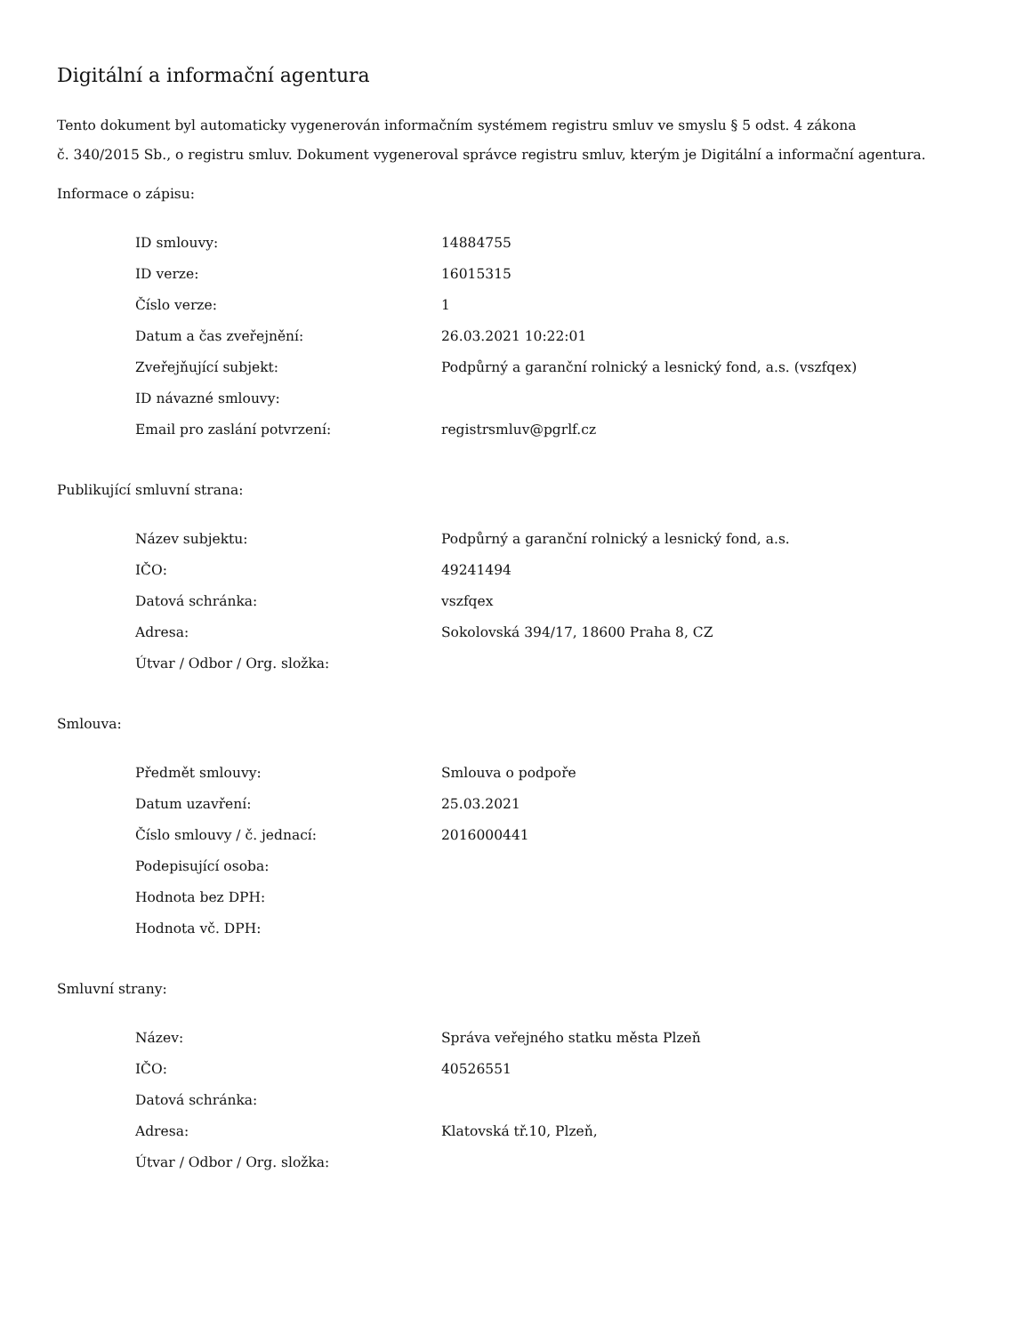Digitální a informační agentura
Tento dokument byl automaticky vygenerován informačním systémem registru smluv ve smyslu § 5 odst. 4 zákona
č. 340/2015 Sb., o registru smluv. Dokument vygeneroval správce registru smluv, kterým je Digitální a informační agentura.
Informace o zápisu:
| ID smlouvy: | 14884755 |
| ID verze: | 16015315 |
| Číslo verze: | 1 |
| Datum a čas zveřejnění: | 26.03.2021 10:22:01 |
| Zveřejňující subjekt: | Podpůrný a garanční rolnický a lesnický fond, a.s. (vszfqex) |
| ID návazné smlouvy: | |
| Email pro zaslání potvrzení: | registrsmluv@pgrlf.cz |
Publikující smluvní strana:
| Název subjektu: | Podpůrný a garanční rolnický a lesnický fond, a.s. |
| IČO: | 49241494 |
| Datová schránka: | vszfqex |
| Adresa: | Sokolovská 394/17, 18600 Praha 8, CZ |
| Útvar / Odbor / Org. složka: | |
Smlouva:
| Předmět smlouvy: | Smlouva o podpoře |
| Datum uzavření: | 25.03.2021 |
| Číslo smlouvy / č. jednací: | 2016000441 |
| Podepisující osoba: | |
| Hodnota bez DPH: | |
| Hodnota vč. DPH: | |
Smluvní strany:
| Název: | Správa veřejného statku města Plzeň |
| IČO: | 40526551 |
| Datová schránka: | |
| Adresa: | Klatovská tř.10, Plzeň, |
| Útvar / Odbor / Org. složka: | |